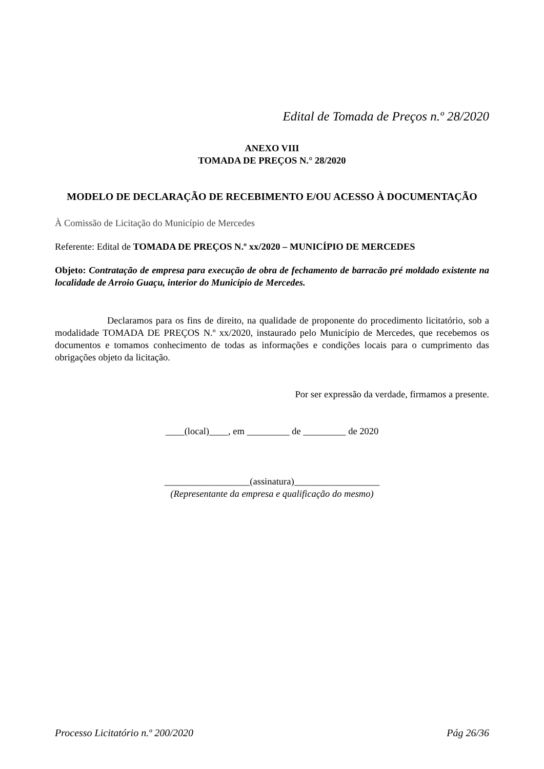Edital de Tomada de Preços n.º 28/2020
ANEXO VIII
TOMADA DE PREÇOS N.° 28/2020
MODELO DE DECLARAÇÃO DE RECEBIMENTO E/OU ACESSO À DOCUMENTAÇÃO
À Comissão de Licitação do Município de Mercedes
Referente: Edital de TOMADA DE PREÇOS N.º xx/2020 – MUNICÍPIO DE MERCEDES
Objeto: Contratação de empresa para execução de obra de fechamento de barracão pré moldado existente na localidade de Arroio Guaçu, interior do Município de Mercedes.
Declaramos para os fins de direito, na qualidade de proponente do procedimento licitatório, sob a modalidade TOMADA DE PREÇOS N.º xx/2020, instaurado pelo Município de Mercedes, que recebemos os documentos e tomamos conhecimento de todas as informações e condições locais para o cumprimento das obrigações objeto da licitação.
Por ser expressão da verdade, firmamos a presente.
____(local)____, em _________ de _________ de 2020
__________________(assinatura)__________________
(Representante da empresa e qualificação do mesmo)
Processo Licitatório n.º 200/2020 Pág 26/36